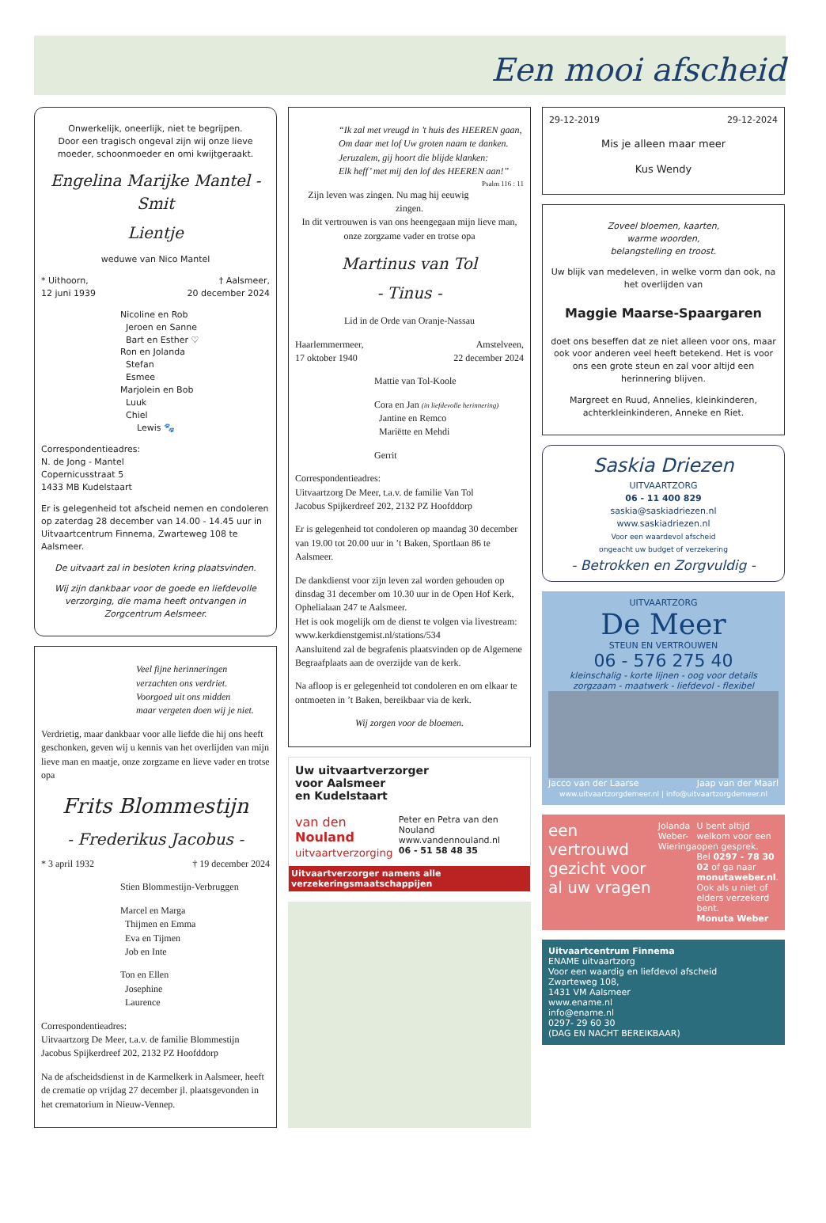Een mooi afscheid
Onwerkelijk, oneerlijk, niet te begrijpen.
Door een tragisch ongeval zijn wij onze lieve moeder, schoonmoeder en omi kwijtgeraakt.
Engelina Marijke Mantel - Smit
Lientje
weduwe van Nico Mantel
* Uithoorn,
12 juni 1939 † Aalsmeer,
20 december 2024
Nicoline en Rob
Jeroen en Sanne
Bart en Esther ♡
Ron en Jolanda
Stefan
Esmee
Marjolein en Bob
Luuk
Chiel
Lewis 🐾
Correspondentieadres:
N. de Jong - Mantel
Copernicusstraat 5
1433 MB Kudelstaart
Er is gelegenheid tot afscheid nemen en condoleren op zaterdag 28 december van 14.00 - 14.45 uur in Uitvaartcentrum Finnema, Zwarteweg 108 te Aalsmeer.
De uitvaart zal in besloten kring plaatsvinden.
Wij zijn dankbaar voor de goede en liefdevolle verzorging, die mama heeft ontvangen in Zorgcentrum Aelsmeer.
Veel fijne herinneringen
verzachten ons verdriet.
Voorgoed uit ons midden
maar vergeten doen wij je niet.
Verdrietig, maar dankbaar voor alle liefde die hij ons heeft geschonken, geven wij u kennis van het overlijden van mijn lieve man en maatje, onze zorgzame en lieve vader en trotse opa
Frits Blommestijn
- Frederikus Jacobus -
* 3 april 1932 † 19 december 2024
Stien Blommestijn-Verbruggen
Marcel en Marga
Thijmen en Emma
Eva en Tijmen
Job en Inte
Ton en Ellen
Josephine
Laurence
Correspondentieadres:
Uitvaartzorg De Meer, t.a.v. de familie Blommestijn
Jacobus Spijkerdreef 202, 2132 PZ Hoofddorp
Na de afscheidsdienst in de Karmelkerk in Aalsmeer, heeft de crematie op vrijdag 27 december jl. plaatsgevonden in het crematorium in Nieuw-Vennep.
“Ik zal met vreugd in ’t huis des HEEREN gaan,
Om daar met lof Uw groten naam te danken.
Jeruzalem, gij hoort die blijde klanken:
Elk heff’ met mij den lof des HEEREN aan!”
Psalm 116 : 11
Zijn leven was zingen. Nu mag hij eeuwig zingen.
In dit vertrouwen is van ons heengegaan mijn lieve man, onze zorgzame vader en trotse opa
Martinus van Tol
- Tinus -
Lid in de Orde van Oranje-Nassau
Haarlemmermeer,
17 oktober 1940 Amstelveen,
22 december 2024
Mattie van Tol-Koole
Cora en Jan (in liefdevolle herinnering)
Jantine en Remco
Mariëtte en Mehdi
Gerrit
Correspondentieadres:
Uitvaartzorg De Meer, t.a.v. de familie Van Tol
Jacobus Spijkerdreef 202, 2132 PZ Hoofddorp
Er is gelegenheid tot condoleren op maandag 30 december van 19.00 tot 20.00 uur in ’t Baken, Sportlaan 86 te Aalsmeer.
De dankdienst voor zijn leven zal worden gehouden op dinsdag 31 december om 10.30 uur in de Open Hof Kerk, Ophelialaan 247 te Aalsmeer.
Het is ook mogelijk om de dienst te volgen via livestream: www.kerkdienstgemist.nl/stations/534
Aansluitend zal de begrafenis plaatsvinden op de Algemene Begraafplaats aan de overzijde van de kerk.
Na afloop is er gelegenheid tot condoleren en om elkaar te ontmoeten in ’t Baken, bereikbaar via de kerk.
Wij zorgen voor de bloemen.
Uw uitvaartverzorger
voor Aalsmeer
en Kudelstaart
van den Nouland
uitvaartverzorging Peter en Petra van den Nouland
www.vandennouland.nl
06 - 51 58 48 35
Uitvaartverzorger namens alle verzekeringsmaatschappijen
29-12-2019 29-12-2024
Mis je alleen maar meer
Kus Wendy
Zoveel bloemen, kaarten,
warme woorden,
belangstelling en troost.
Uw blijk van medeleven, in welke vorm dan ook, na het overlijden van
Maggie Maarse-Spaargaren
doet ons beseffen dat ze niet alleen voor ons, maar ook voor anderen veel heeft betekend. Het is voor ons een grote steun en zal voor altijd een herinnering blijven.
Margreet en Ruud, Annelies, kleinkinderen, achterkleinkinderen, Anneke en Riet.
Saskia Driezen
UITVAARTZORG
06 - 11 400 829
saskia@saskiadriezen.nl
www.saskiadriezen.nl
Voor een waardevol afscheid
ongeacht uw budget of verzekering
- Betrokken en Zorgvuldig -
UITVAARTZORG
De Meer
STEUN EN VERTROUWEN
06 - 576 275 40
kleinschalig - korte lijnen - oog voor details
zorgzaam - maatwerk - liefdevol - flexibel
Jacco van der Laarse Jaap van der Maarl
www.uitvaartzorgdemeer.nl | info@uitvaartzorgdemeer.nl
een vertrouwd gezicht voor al uw vragen Jolanda Weber-Wieringa U bent altijd welkom voor een open gesprek.
Bel 0297 - 78 30 02 of ga naar monutaweber.nl.
Ook als u niet of elders verzekerd bent.
Monuta Weber
Uitvaartcentrum Finnema
ENAME uitvaartzorg
Voor een waardig en liefdevol afscheid
Zwarteweg 108,
1431 VM Aalsmeer
www.ename.nl
info@ename.nl
0297- 29 60 30
(DAG EN NACHT BEREIKBAAR)